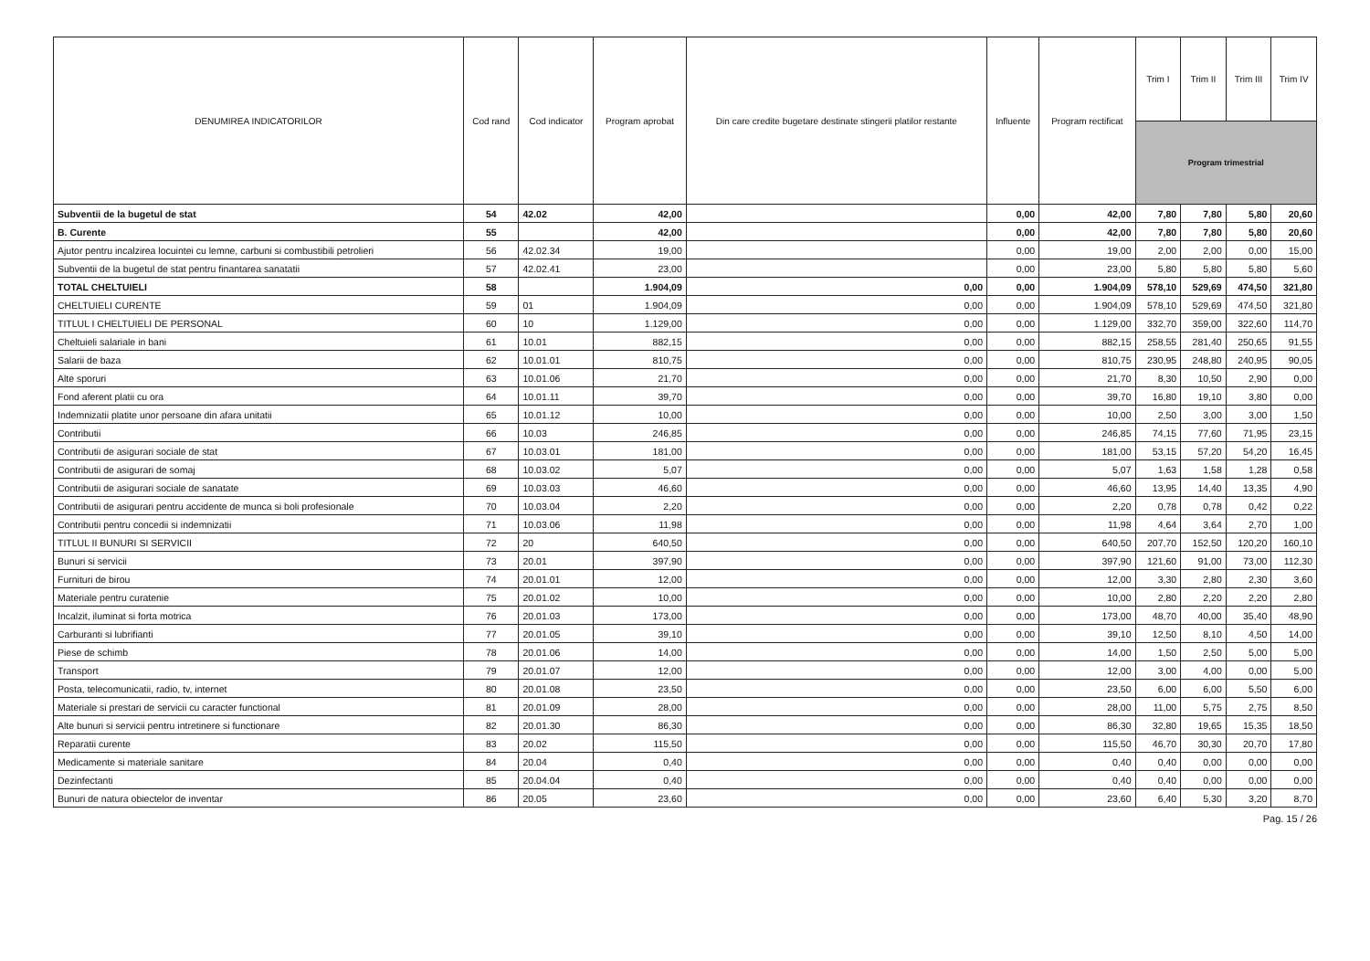| DENUMIREA INDICATORILOR | Cod rand | Cod indicator | Program aprobat | Din care credite bugetare destinate stingerii platilor restante | Influente | Program rectificat | Trim I | Trim II | Trim III | Trim IV |
| --- | --- | --- | --- | --- | --- | --- | --- | --- | --- | --- |
| | | | | | | | Program trimestrial | | | |
| Subventii de la bugetul de stat | 54 | 42.02 | 42,00 | | 0,00 | 42,00 | 7,80 | 7,80 | 5,80 | 20,60 |
| B. Curente | 55 | | 42,00 | | 0,00 | 42,00 | 7,80 | 7,80 | 5,80 | 20,60 |
| Ajutor pentru incalzirea locuintei cu lemne, carbuni si combustibili petrolieri | 56 | 42.02.34 | 19,00 | | 0,00 | 19,00 | 2,00 | 2,00 | 0,00 | 15,00 |
| Subventii de la bugetul de stat pentru finantarea sanatatii | 57 | 42.02.41 | 23,00 | | 0,00 | 23,00 | 5,80 | 5,80 | 5,80 | 5,60 |
| TOTAL CHELTUIELI | 58 | | 1.904,09 | 0,00 | 0,00 | 1.904,09 | 578,10 | 529,69 | 474,50 | 321,80 |
| CHELTUIELI CURENTE | 59 | 01 | 1.904,09 | 0,00 | 0,00 | 1.904,09 | 578,10 | 529,69 | 474,50 | 321,80 |
| TITLUL I CHELTUIELI DE PERSONAL | 60 | 10 | 1.129,00 | 0,00 | 0,00 | 1.129,00 | 332,70 | 359,00 | 322,60 | 114,70 |
| Cheltuieli salariale in bani | 61 | 10.01 | 882,15 | 0,00 | 0,00 | 882,15 | 258,55 | 281,40 | 250,65 | 91,55 |
| Salarii de baza | 62 | 10.01.01 | 810,75 | 0,00 | 0,00 | 810,75 | 230,95 | 248,80 | 240,95 | 90,05 |
| Alte sporuri | 63 | 10.01.06 | 21,70 | 0,00 | 0,00 | 21,70 | 8,30 | 10,50 | 2,90 | 0,00 |
| Fond aferent platii cu ora | 64 | 10.01.11 | 39,70 | 0,00 | 0,00 | 39,70 | 16,80 | 19,10 | 3,80 | 0,00 |
| Indemnizatii platite unor persoane din afara unitatii | 65 | 10.01.12 | 10,00 | 0,00 | 0,00 | 10,00 | 2,50 | 3,00 | 3,00 | 1,50 |
| Contributii | 66 | 10.03 | 246,85 | 0,00 | 0,00 | 246,85 | 74,15 | 77,60 | 71,95 | 23,15 |
| Contributii de asigurari sociale de stat | 67 | 10.03.01 | 181,00 | 0,00 | 0,00 | 181,00 | 53,15 | 57,20 | 54,20 | 16,45 |
| Contributii de asigurari de somaj | 68 | 10.03.02 | 5,07 | 0,00 | 0,00 | 5,07 | 1,63 | 1,58 | 1,28 | 0,58 |
| Contributii de asigurari sociale de sanatate | 69 | 10.03.03 | 46,60 | 0,00 | 0,00 | 46,60 | 13,95 | 14,40 | 13,35 | 4,90 |
| Contributii de asigurari pentru accidente de munca si boli profesionale | 70 | 10.03.04 | 2,20 | 0,00 | 0,00 | 2,20 | 0,78 | 0,78 | 0,42 | 0,22 |
| Contributii pentru concedii si indemnizatii | 71 | 10.03.06 | 11,98 | 0,00 | 0,00 | 11,98 | 4,64 | 3,64 | 2,70 | 1,00 |
| TITLUL II BUNURI SI SERVICII | 72 | 20 | 640,50 | 0,00 | 0,00 | 640,50 | 207,70 | 152,50 | 120,20 | 160,10 |
| Bunuri si servicii | 73 | 20.01 | 397,90 | 0,00 | 0,00 | 397,90 | 121,60 | 91,00 | 73,00 | 112,30 |
| Furnituri de birou | 74 | 20.01.01 | 12,00 | 0,00 | 0,00 | 12,00 | 3,30 | 2,80 | 2,30 | 3,60 |
| Materiale pentru curatenie | 75 | 20.01.02 | 10,00 | 0,00 | 0,00 | 10,00 | 2,80 | 2,20 | 2,20 | 2,80 |
| Incalzit, iluminat si forta motrica | 76 | 20.01.03 | 173,00 | 0,00 | 0,00 | 173,00 | 48,70 | 40,00 | 35,40 | 48,90 |
| Carburanti si lubrifianti | 77 | 20.01.05 | 39,10 | 0,00 | 0,00 | 39,10 | 12,50 | 8,10 | 4,50 | 14,00 |
| Piese de schimb | 78 | 20.01.06 | 14,00 | 0,00 | 0,00 | 14,00 | 1,50 | 2,50 | 5,00 | 5,00 |
| Transport | 79 | 20.01.07 | 12,00 | 0,00 | 0,00 | 12,00 | 3,00 | 4,00 | 0,00 | 5,00 |
| Posta, telecomunicatii, radio, tv, internet | 80 | 20.01.08 | 23,50 | 0,00 | 0,00 | 23,50 | 6,00 | 6,00 | 5,50 | 6,00 |
| Materiale si prestari de servicii cu caracter functional | 81 | 20.01.09 | 28,00 | 0,00 | 0,00 | 28,00 | 11,00 | 5,75 | 2,75 | 8,50 |
| Alte bunuri si servicii pentru intretinere si functionare | 82 | 20.01.30 | 86,30 | 0,00 | 0,00 | 86,30 | 32,80 | 19,65 | 15,35 | 18,50 |
| Reparatii curente | 83 | 20.02 | 115,50 | 0,00 | 0,00 | 115,50 | 46,70 | 30,30 | 20,70 | 17,80 |
| Medicamente si materiale sanitare | 84 | 20.04 | 0,40 | 0,00 | 0,00 | 0,40 | 0,40 | 0,00 | 0,00 | 0,00 |
| Dezinfectanti | 85 | 20.04.04 | 0,40 | 0,00 | 0,00 | 0,40 | 0,40 | 0,00 | 0,00 | 0,00 |
| Bunuri de natura obiectelor de inventar | 86 | 20.05 | 23,60 | 0,00 | 0,00 | 23,60 | 6,40 | 5,30 | 3,20 | 8,70 |
Pag. 15 / 26